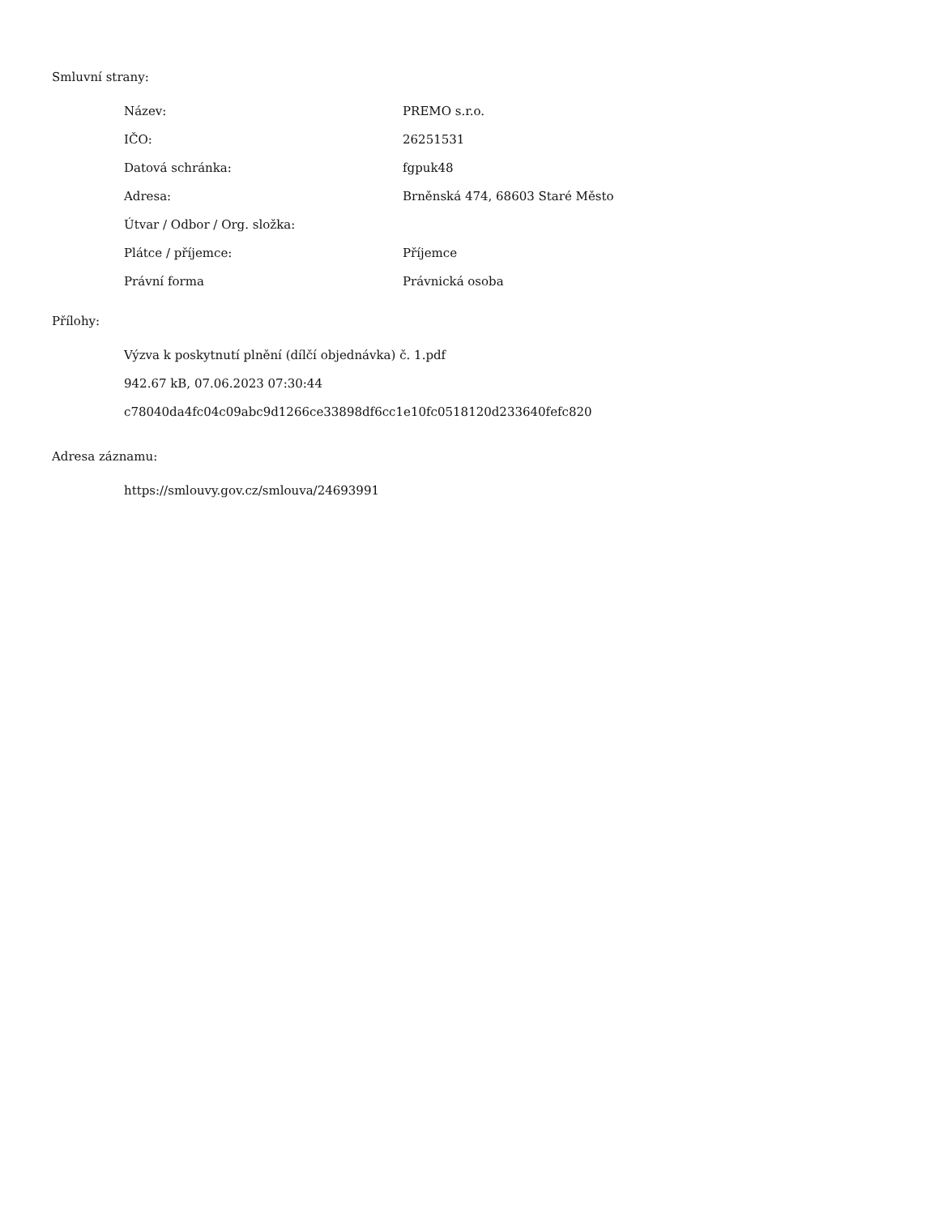Smluvní strany:
| Název: | PREMO s.r.o. |
| IČO: | 26251531 |
| Datová schránka: | fgpuk48 |
| Adresa: | Brněnská 474, 68603 Staré Město |
| Útvar / Odbor / Org. složka: | |
| Plátce / příjemce: | Příjemce |
| Právní forma | Právnická osoba |
Přílohy:
Výzva k poskytnutí plnění (dílčí objednávka) č. 1.pdf
942.67 kB, 07.06.2023 07:30:44
c78040da4fc04c09abc9d1266ce33898df6cc1e10fc0518120d233640fefc820
Adresa záznamu:
https://smlouvy.gov.cz/smlouva/24693991